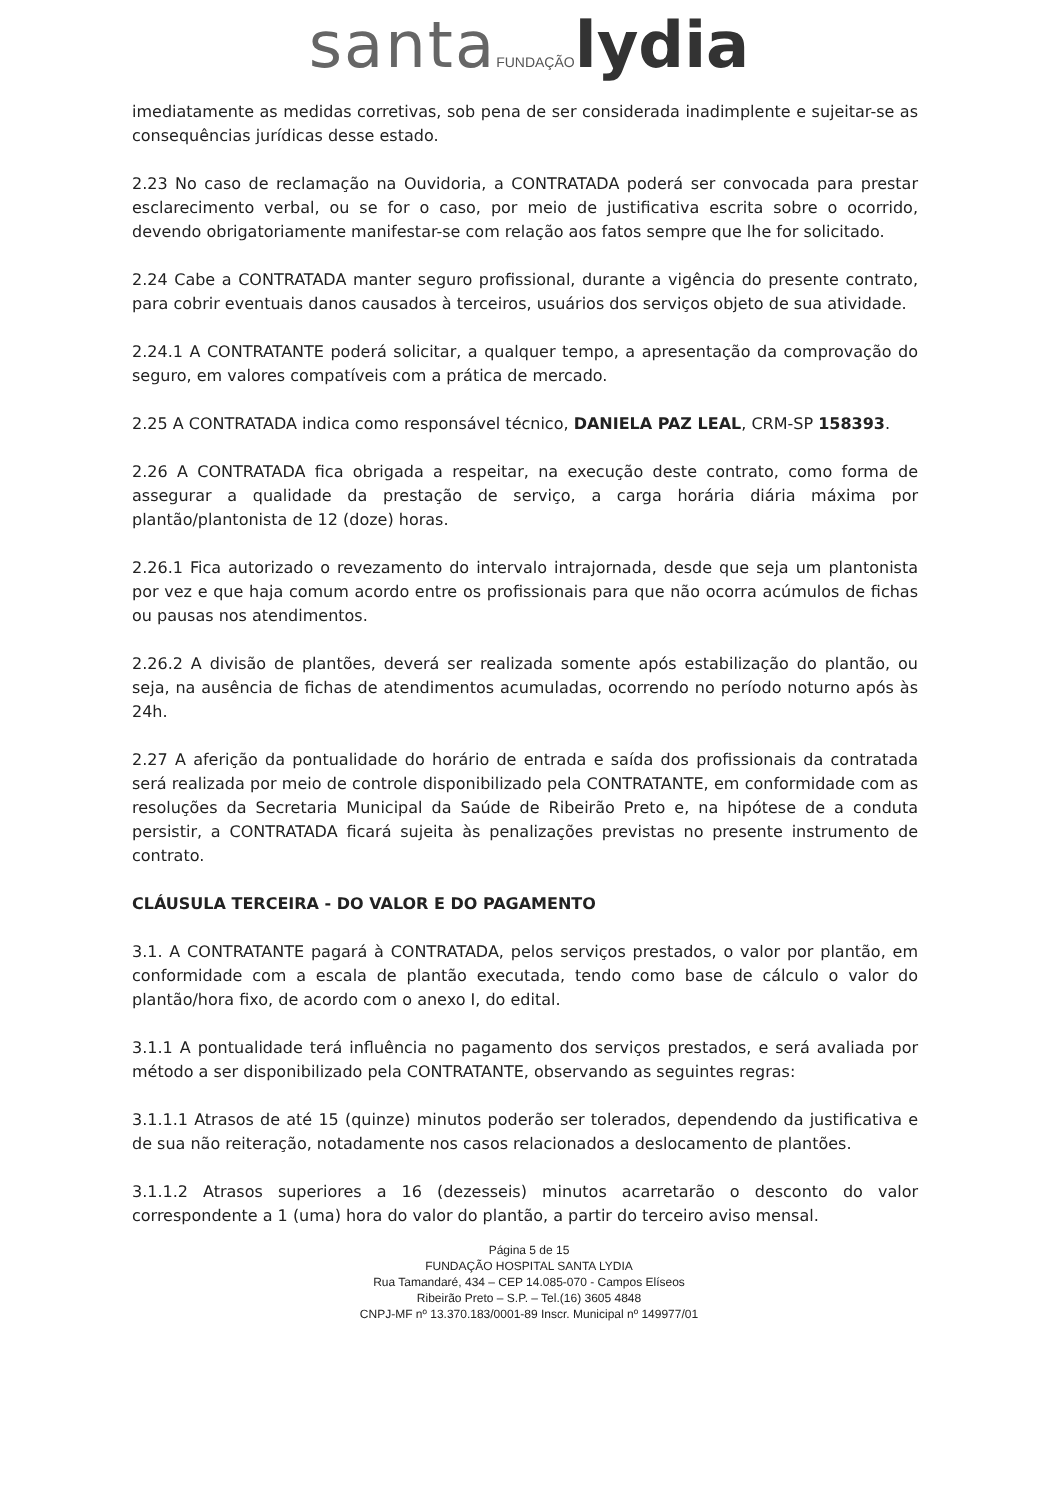santa FUNDAÇÃO lydia
imediatamente as medidas corretivas, sob pena de ser considerada inadimplente e sujeitar-se as consequências jurídicas desse estado.
2.23 No caso de reclamação na Ouvidoria, a CONTRATADA poderá ser convocada para prestar esclarecimento verbal, ou se for o caso, por meio de justificativa escrita sobre o ocorrido, devendo obrigatoriamente manifestar-se com relação aos fatos sempre que lhe for solicitado.
2.24 Cabe a CONTRATADA manter seguro profissional, durante a vigência do presente contrato, para cobrir eventuais danos causados à terceiros, usuários dos serviços objeto de sua atividade.
2.24.1 A CONTRATANTE poderá solicitar, a qualquer tempo, a apresentação da comprovação do seguro, em valores compatíveis com a prática de mercado.
2.25 A CONTRATADA indica como responsável técnico, DANIELA PAZ LEAL, CRM-SP 158393.
2.26 A CONTRATADA fica obrigada a respeitar, na execução deste contrato, como forma de assegurar a qualidade da prestação de serviço, a carga horária diária máxima por plantão/plantonista de 12 (doze) horas.
2.26.1 Fica autorizado o revezamento do intervalo intrajornada, desde que seja um plantonista por vez e que haja comum acordo entre os profissionais para que não ocorra acúmulos de fichas ou pausas nos atendimentos.
2.26.2 A divisão de plantões, deverá ser realizada somente após estabilização do plantão, ou seja, na ausência de fichas de atendimentos acumuladas, ocorrendo no período noturno após às 24h.
2.27 A aferição da pontualidade do horário de entrada e saída dos profissionais da contratada será realizada por meio de controle disponibilizado pela CONTRATANTE, em conformidade com as resoluções da Secretaria Municipal da Saúde de Ribeirão Preto e, na hipótese de a conduta persistir, a CONTRATADA ficará sujeita às penalizações previstas no presente instrumento de contrato.
CLÁUSULA TERCEIRA - DO VALOR E DO PAGAMENTO
3.1. A CONTRATANTE pagará à CONTRATADA, pelos serviços prestados, o valor por plantão, em conformidade com a escala de plantão executada, tendo como base de cálculo o valor do plantão/hora fixo, de acordo com o anexo I, do edital.
3.1.1 A pontualidade terá influência no pagamento dos serviços prestados, e será avaliada por método a ser disponibilizado pela CONTRATANTE, observando as seguintes regras:
3.1.1.1 Atrasos de até 15 (quinze) minutos poderão ser tolerados, dependendo da justificativa e de sua não reiteração, notadamente nos casos relacionados a deslocamento de plantões.
3.1.1.2 Atrasos superiores a 16 (dezesseis) minutos acarretarão o desconto do valor correspondente a 1 (uma) hora do valor do plantão, a partir do terceiro aviso mensal.
Página 5 de 15
FUNDAÇÃO HOSPITAL SANTA LYDIA
Rua Tamandaré, 434 – CEP 14.085-070 - Campos Elíseos
Ribeirão Preto – S.P. – Tel.(16) 3605 4848
CNPJ-MF nº 13.370.183/0001-89 Inscr. Municipal nº 149977/01